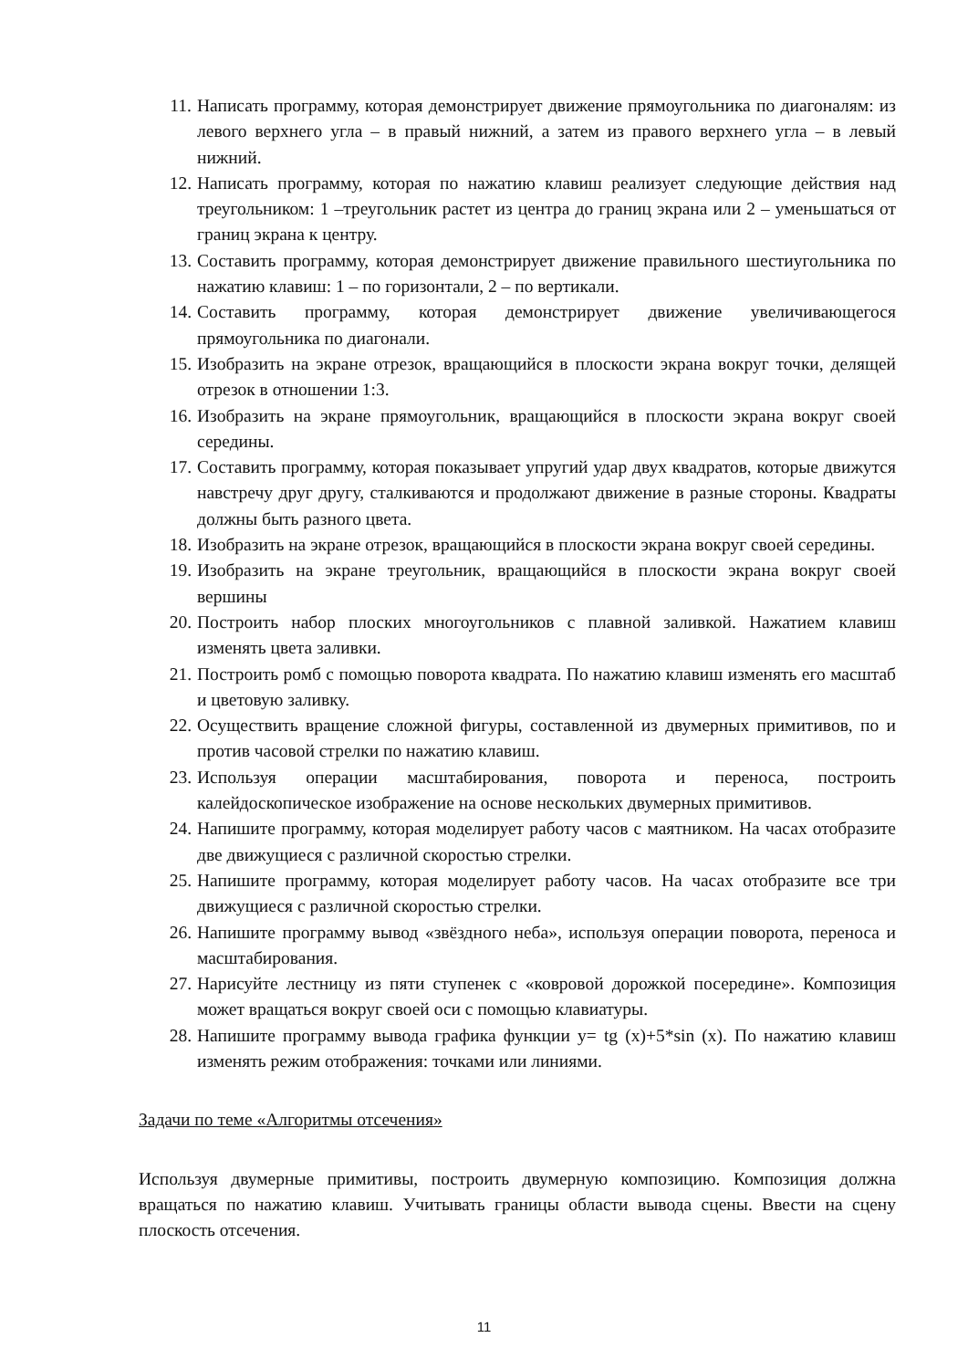11. Написать программу, которая демонстрирует движение прямоугольника по диагоналям: из левого верхнего угла – в правый нижний, а затем из правого верхнего угла – в левый нижний.
12. Написать программу, которая по нажатию клавиш реализует следующие действия над треугольником: 1 –треугольник растет из центра до границ экрана или 2 – уменьшаться от границ экрана к центру.
13. Составить программу, которая демонстрирует движение правильного шестиугольника по нажатию клавиш: 1 – по горизонтали, 2 – по вертикали.
14. Составить программу, которая демонстрирует движение увеличивающегося прямоугольника по диагонали.
15. Изобразить на экране отрезок, вращающийся в плоскости экрана вокруг точки, делящей отрезок в отношении 1:3.
16. Изобразить на экране прямоугольник, вращающийся в плоскости экрана вокруг своей середины.
17. Составить программу, которая показывает упругий удар двух квадратов, которые движутся навстречу друг другу, сталкиваются и продолжают движение в разные стороны. Квадраты должны быть разного цвета.
18. Изобразить на экране отрезок, вращающийся в плоскости экрана вокруг своей середины.
19. Изобразить на экране треугольник, вращающийся в плоскости экрана вокруг своей вершины
20. Построить набор плоских многоугольников с плавной заливкой. Нажатием клавиш изменять цвета заливки.
21. Построить ромб с помощью поворота квадрата. По нажатию клавиш изменять его масштаб и цветовую заливку.
22. Осуществить вращение сложной фигуры, составленной из двумерных примитивов, по и против часовой стрелки по нажатию клавиш.
23. Используя операции масштабирования, поворота и переноса, построить калейдоскопическое изображение на основе нескольких двумерных примитивов.
24. Напишите программу, которая моделирует работу часов с маятником. На часах отобразите две движущиеся с различной скоростью стрелки.
25. Напишите программу, которая моделирует работу часов. На часах отобразите все три движущиеся с различной скоростью стрелки.
26. Напишите программу вывод «звёздного неба», используя операции поворота, переноса и масштабирования.
27. Нарисуйте лестницу из пяти ступенек с «ковровой дорожкой посередине». Композиция может вращаться вокруг своей оси с помощью клавиатуры.
28. Напишите программу вывода графика функции y= tg (x)+5*sin (x). По нажатию клавиш изменять режим отображения: точками или линиями.
Задачи по теме «Алгоритмы отсечения»
Используя двумерные примитивы, построить двумерную композицию. Композиция должна вращаться по нажатию клавиш. Учитывать границы области вывода сцены. Ввести на сцену плоскость отсечения.
11